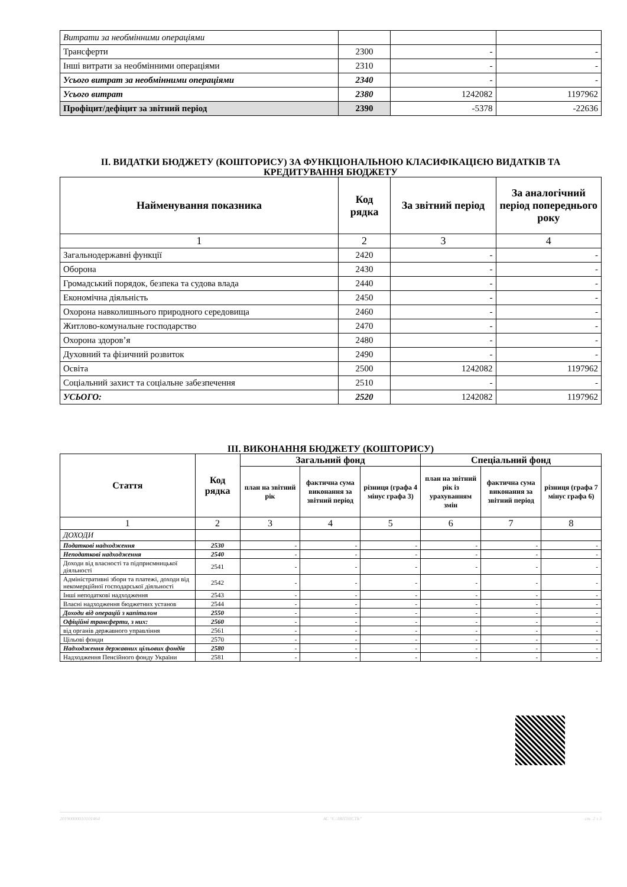| Витрати за необмінними операціями | | | |
| Трансферти | 2300 | - | - |
| Інші витрати за необмінними операціями | 2310 | - | - |
| Усього витрат за необмінними операціями | 2340 | - | - |
| Усього витрат | 2380 | 1242082 | 1197962 |
| Профіцит/дефіцит за звітний період | 2390 | -5378 | -22636 |
ІІ. ВИДАТКИ БЮДЖЕТУ (КОШТОРИСУ) ЗА ФУНКЦІОНАЛЬНОЮ КЛАСИФІКАЦІЄЮ ВИДАТКІВ ТА КРЕДИТУВАННЯ БЮДЖЕТУ
| Найменування показника | Код рядка | За звітний період | За аналогічний період попереднього року |
| --- | --- | --- | --- |
| 1 | 2 | 3 | 4 |
| Загальнодержавні функції | 2420 | - | - |
| Оборона | 2430 | - | - |
| Громадський порядок, безпека та судова влада | 2440 | - | - |
| Економічна діяльність | 2450 | - | - |
| Охорона навколишнього природного середовища | 2460 | - | - |
| Житлово-комунальне господарство | 2470 | - | - |
| Охорона здоров’я | 2480 | - | - |
| Духовний та фізичний розвиток | 2490 | - | - |
| Освіта | 2500 | 1242082 | 1197962 |
| Соціальний захист та соціальне забезпечення | 2510 | - | - |
| УСЬОГО: | 2520 | 1242082 | 1197962 |
ІІІ. ВИКОНАННЯ БЮДЖЕТУ (КОШТОРИСУ)
| Стаття | Код рядка | Загальний фонд | | | Спеціальний фонд | | |
| --- | --- | --- | --- | --- | --- | --- | --- |
| | | план на звітний рік | фактична сума виконання за звітний період | різниця (графа 4 мінус графа 3) | план на звітний рік із урахуванням змін | фактична сума виконання за звітний період | різниця (графа 7 мінус графа 6) |
| 1 | 2 | 3 | 4 | 5 | 6 | 7 | 8 |
| ДОХОДИ | | | | | | | |
| Податкові надходження | 2530 | - | - | - | - | - | - |
| Неподаткові надходження | 2540 | - | - | - | - | - | - |
| Доходи від власності та підприємницької діяльності | 2541 | - | - | - | - | - | - |
| Адміністративні збори та платежі, доходи від некомерційної господарської діяльності | 2542 | - | - | - | - | - | - |
| Інші неподаткові надходження | 2543 | - | - | - | - | - | - |
| Власні надходження бюджетних установ | 2544 | - | - | - | - | - | - |
| Доходи від операцій з капіталом | 2550 | - | - | - | - | - | - |
| Офіційні трансферти, з них: | 2560 | - | - | - | - | - | - |
| від органів державного управління | 2561 | - | - | - | - | - | - |
| Цільові фонди | 2570 | - | - | - | - | - | - |
| Надходження державних цільових фондів | 2580 | - | - | - | - | - | - |
| Надходження Пенсійного фонду України | 2581 | - | - | - | - | - | - |
20190000010101464 АС "Є-ЗВІТНІСТЬ" ст. 2 з 3